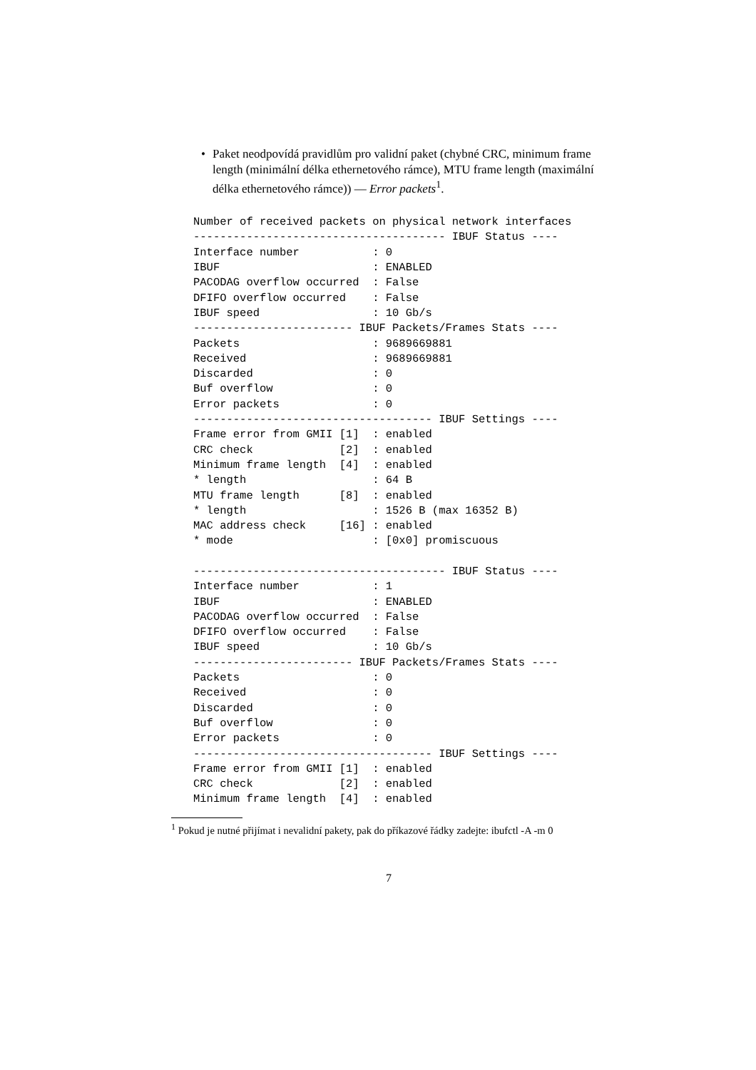• Paket neodpovídá pravidlům pro validní paket (chybné CRC, minimum frame length (minimální délka ethernetového rámce), MTU frame length (maximální délka ethernetového rámce)) — Error packets<sup>1</sup>.
Number of received packets on physical network interfaces
-------------------------------------- IBUF Status ----
Interface number           : 0
IBUF                       : ENABLED
PACODAG overflow occurred  : False
DFIFO overflow occurred    : False
IBUF speed                 : 10 Gb/s
------------------------ IBUF Packets/Frames Stats ----
Packets                    : 9689669881
Received                   : 9689669881
Discarded                  : 0
Buf overflow               : 0
Error packets              : 0
------------------------------------ IBUF Settings ----
Frame error from GMII [1]  : enabled
CRC check             [2]  : enabled
Minimum frame length  [4]  : enabled
* length                   : 64 B
MTU frame length      [8]  : enabled
* length                   : 1526 B (max 16352 B)
MAC address check     [16] : enabled
* mode                     : [0x0] promiscuous

-------------------------------------- IBUF Status ----
Interface number           : 1
IBUF                       : ENABLED
PACODAG overflow occurred  : False
DFIFO overflow occurred    : False
IBUF speed                 : 10 Gb/s
------------------------ IBUF Packets/Frames Stats ----
Packets                    : 0
Received                   : 0
Discarded                  : 0
Buf overflow               : 0
Error packets              : 0
------------------------------------ IBUF Settings ----
Frame error from GMII [1]  : enabled
CRC check             [2]  : enabled
Minimum frame length  [4]  : enabled
<sup>1</sup> Pokud je nutné přijímat i nevalidní pakety, pak do příkazové řádky zadejte: ibufctl -A -m 0
7